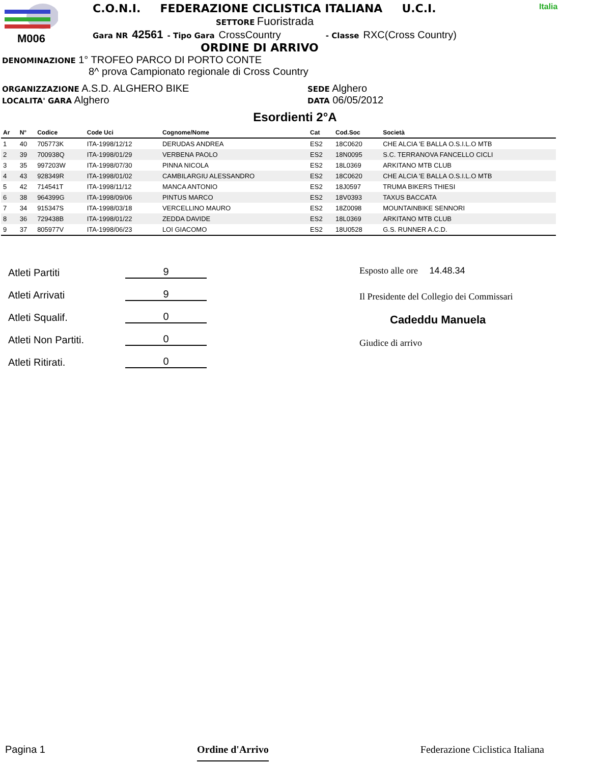M006 C.O.N.I. FEDERAZIONE CICLISTICA ITALIANA U.C.I.
SETTORE Fuoristrada
Gara NR 42561 - Tipo Gara CrossCountry - Classe RXC(Cross Country)
ORDINE DI ARRIVO
Italia
DENOMINAZIONE 1° TROFEO PARCO DI PORTO CONTE
8^ prova Campionato regionale di Cross Country
ORGANIZZAZIONE A.S.D. ALGHERO BIKE
LOCALITA' GARA Alghero
SEDE Alghero
DATA 06/05/2012
Esordienti 2°A
| Ar | N° | Codice | Code Uci | Cognome/Nome | Cat | Cod.Soc | Società |
| --- | --- | --- | --- | --- | --- | --- | --- |
| 1 | 40 | 705773K | ITA-1998/12/12 | DERUDAS ANDREA | ES2 | 18C0620 | CHE ALCIA 'E BALLA O.S.I.L.O MTB |
| 2 | 39 | 700938Q | ITA-1998/01/29 | VERBENA PAOLO | ES2 | 18N0095 | S.C. TERRANOVA FANCELLO CICLI |
| 3 | 35 | 997203W | ITA-1998/07/30 | PINNA NICOLA | ES2 | 18L0369 | ARKITANO MTB CLUB |
| 4 | 43 | 928349R | ITA-1998/01/02 | CAMBILARGIU ALESSANDRO | ES2 | 18C0620 | CHE ALCIA 'E BALLA O.S.I.L.O MTB |
| 5 | 42 | 714541T | ITA-1998/11/12 | MANCA ANTONIO | ES2 | 18J0597 | TRUMA BIKERS THIESI |
| 6 | 38 | 964399G | ITA-1998/09/06 | PINTUS MARCO | ES2 | 18V0393 | TAXUS BACCATA |
| 7 | 34 | 915347S | ITA-1998/03/18 | VERCELLINO MAURO | ES2 | 18Z0098 | MOUNTAINBIKE SENNORI |
| 8 | 36 | 729438B | ITA-1998/01/22 | ZEDDA DAVIDE | ES2 | 18L0369 | ARKITANO MTB CLUB |
| 9 | 37 | 805977V | ITA-1998/06/23 | LOI GIACOMO | ES2 | 18U0528 | G.S. RUNNER A.C.D. |
Atleti Partiti 9
Atleti Arrivati 9
Atleti Squalif. 0
Atleti Non Partiti. 0
Atleti Ritirati. 0
Esposto alle ore 14.48.34
Il Presidente del Collegio dei Commissari
Cadeddu Manuela
Giudice di arrivo
Pagina 1 Ordine d'Arrivo Federazione Ciclistica Italiana